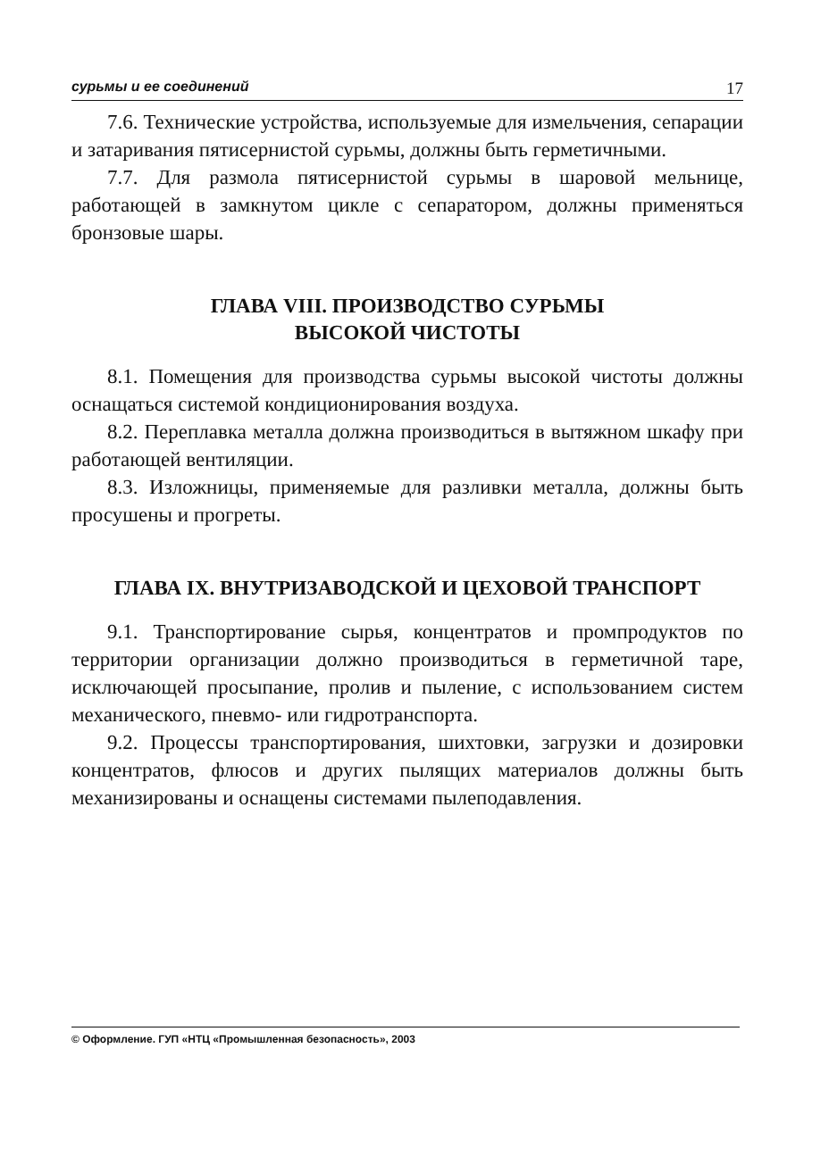сурьмы и ее соединений 17
7.6. Технические устройства, используемые для измельчения, сепарации и затаривания пятисернистой сурьмы, должны быть герметичными.
7.7. Для размола пятисернистой сурьмы в шаровой мельнице, работающей в замкнутом цикле с сепаратором, должны применяться бронзовые шары.
ГЛАВА VIII. ПРОИЗВОДСТВО СУРЬМЫ
ВЫСОКОЙ ЧИСТОТЫ
8.1. Помещения для производства сурьмы высокой чистоты должны оснащаться системой кондиционирования воздуха.
8.2. Переплавка металла должна производиться в вытяжном шкафу при работающей вентиляции.
8.3. Изложницы, применяемые для разливки металла, должны быть просушены и прогреты.
ГЛАВА IX. ВНУТРИЗАВОДСКОЙ И ЦЕХОВОЙ ТРАНСПОРТ
9.1. Транспортирование сырья, концентратов и промпродуктов по территории организации должно производиться в герметичной таре, исключающей просыпание, пролив и пыление, с использованием систем механического, пневмо- или гидротранспорта.
9.2. Процессы транспортирования, шихтовки, загрузки и дозировки концентратов, флюсов и других пылящих материалов должны быть механизированы и оснащены системами пылеподавления.
© Оформление. ГУП «НТЦ «Промышленная безопасность», 2003